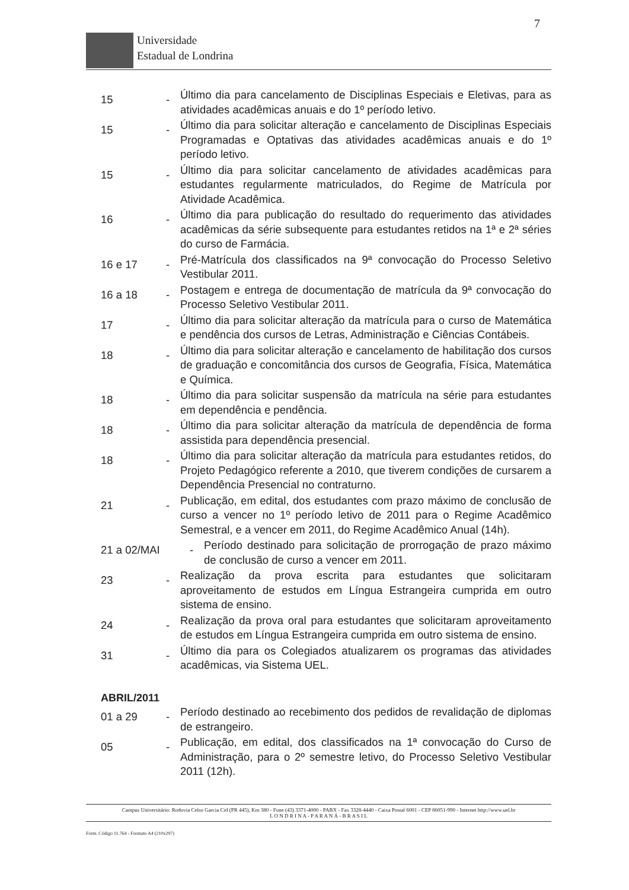7
Universidade
Estadual de Londrina
15 -
Último dia para cancelamento de Disciplinas Especiais e Eletivas, para as atividades acadêmicas anuais e do 1º período letivo.
15 -
Último dia para solicitar alteração e cancelamento de Disciplinas Especiais Programadas e Optativas das atividades acadêmicas anuais e do 1º período letivo.
15 -
Último dia para solicitar cancelamento de atividades acadêmicas para estudantes regularmente matriculados, do Regime de Matrícula por Atividade Acadêmica.
16 -
Último dia para publicação do resultado do requerimento das atividades acadêmicas da série subsequente para estudantes retidos na 1ª e 2ª séries do curso de Farmácia.
16 e 17 -
Pré-Matrícula dos classificados na 9ª convocação do Processo Seletivo Vestibular 2011.
16 a 18 -
Postagem e entrega de documentação de matrícula da 9ª convocação do Processo Seletivo Vestibular 2011.
17 -
Último dia para solicitar alteração da matrícula para o curso de Matemática e pendência dos cursos de Letras, Administração e Ciências Contábeis.
18 -
Último dia para solicitar alteração e cancelamento de habilitação dos cursos de graduação e concomitância dos cursos de Geografia, Física, Matemática e Química.
18 -
Último dia para solicitar suspensão da matrícula na série para estudantes em dependência e pendência.
18 -
Último dia para solicitar alteração da matrícula de dependência de forma assistida para dependência presencial.
18 -
Último dia para solicitar alteração da matrícula para estudantes retidos, do Projeto Pedagógico referente a 2010, que tiverem condições de cursarem a Dependência Presencial no contraturno.
21 -
Publicação, em edital, dos estudantes com prazo máximo de conclusão de curso a vencer no 1º período letivo de 2011 para o Regime Acadêmico Semestral, e a vencer em 2011, do Regime Acadêmico Anual (14h).
21 a 02/MAI -
Período destinado para solicitação de prorrogação de prazo máximo de conclusão de curso a vencer em 2011.
23 -
Realização da prova escrita para estudantes que solicitaram aproveitamento de estudos em Língua Estrangeira cumprida em outro sistema de ensino.
24 -
Realização da prova oral para estudantes que solicitaram aproveitamento de estudos em Língua Estrangeira cumprida em outro sistema de ensino.
31 -
Último dia para os Colegiados atualizarem os programas das atividades acadêmicas, via Sistema UEL.
ABRIL/2011
01 a 29 -
Período destinado ao recebimento dos pedidos de revalidação de diplomas de estrangeiro.
05 -
Publicação, em edital, dos classificados na 1ª convocação do Curso de Administração, para o 2º semestre letivo, do Processo Seletivo Vestibular 2011 (12h).
Campus Universitário: Rodovia Celso Garcia Cid (PR 445), Km 380 - Fone (43) 3371-4000 - PABX - Fax 3328-4440 - Caixa Postal 6001 - CEP 86051-990 - Internet http://www.uel.br
L O N D R I N A - P A R A N Á - B R A S I L
Form. Código 11.764 - Formato A4 (210x297)